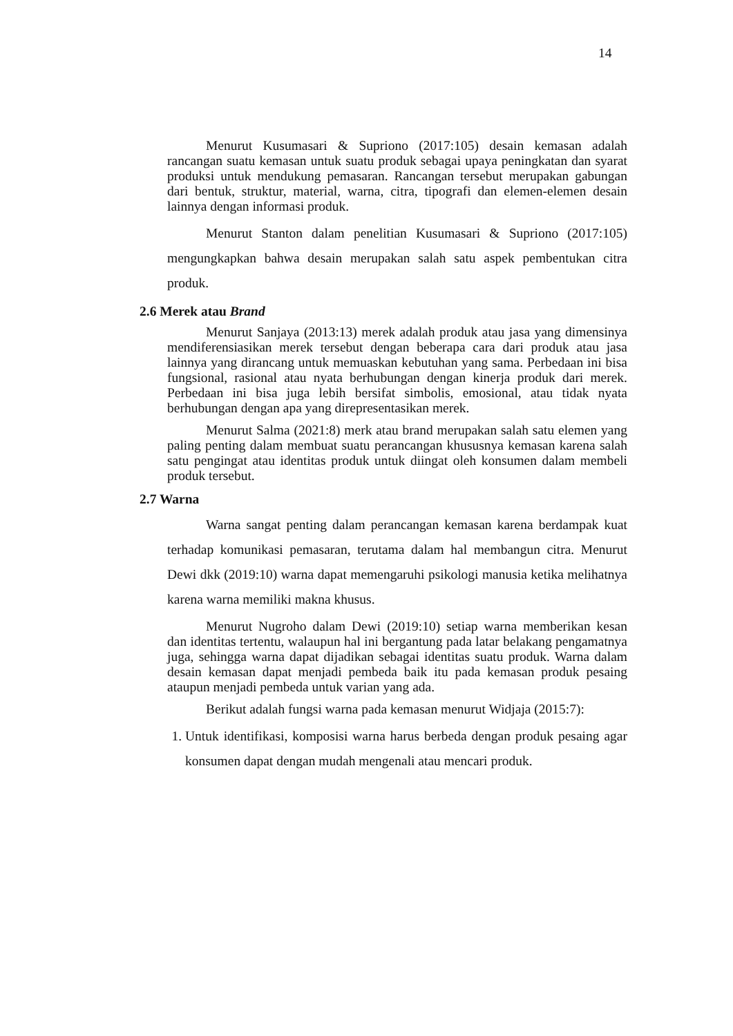14
Menurut Kusumasari & Supriono (2017:105) desain kemasan adalah rancangan suatu kemasan untuk suatu produk sebagai upaya peningkatan dan syarat produksi untuk mendukung pemasaran. Rancangan tersebut merupakan gabungan dari bentuk, struktur, material, warna, citra, tipografi dan elemen-elemen desain lainnya dengan informasi produk.
Menurut Stanton dalam penelitian Kusumasari & Supriono (2017:105) mengungkapkan bahwa desain merupakan salah satu aspek pembentukan citra produk.
2.6 Merek atau Brand
Menurut Sanjaya (2013:13) merek adalah produk atau jasa yang dimensinya mendiferensiasikan merek tersebut dengan beberapa cara dari produk atau jasa lainnya yang dirancang untuk memuaskan kebutuhan yang sama. Perbedaan ini bisa fungsional, rasional atau nyata berhubungan dengan kinerja produk dari merek. Perbedaan ini bisa juga lebih bersifat simbolis, emosional, atau tidak nyata berhubungan dengan apa yang direpresentasikan merek.
Menurut Salma (2021:8) merk atau brand merupakan salah satu elemen yang paling penting dalam membuat suatu perancangan khususnya kemasan karena salah satu pengingat atau identitas produk untuk diingat oleh konsumen dalam membeli produk tersebut.
2.7 Warna
Warna sangat penting dalam perancangan kemasan karena berdampak kuat terhadap komunikasi pemasaran, terutama dalam hal membangun citra. Menurut Dewi dkk (2019:10) warna dapat memengaruhi psikologi manusia ketika melihatnya karena warna memiliki makna khusus.
Menurut Nugroho dalam Dewi (2019:10) setiap warna memberikan kesan dan identitas tertentu, walaupun hal ini bergantung pada latar belakang pengamatnya juga, sehingga warna dapat dijadikan sebagai identitas suatu produk. Warna dalam desain kemasan dapat menjadi pembeda baik itu pada kemasan produk pesaing ataupun menjadi pembeda untuk varian yang ada.
Berikut adalah fungsi warna pada kemasan menurut Widjaja (2015:7):
1. Untuk identifikasi, komposisi warna harus berbeda dengan produk pesaing agar konsumen dapat dengan mudah mengenali atau mencari produk.